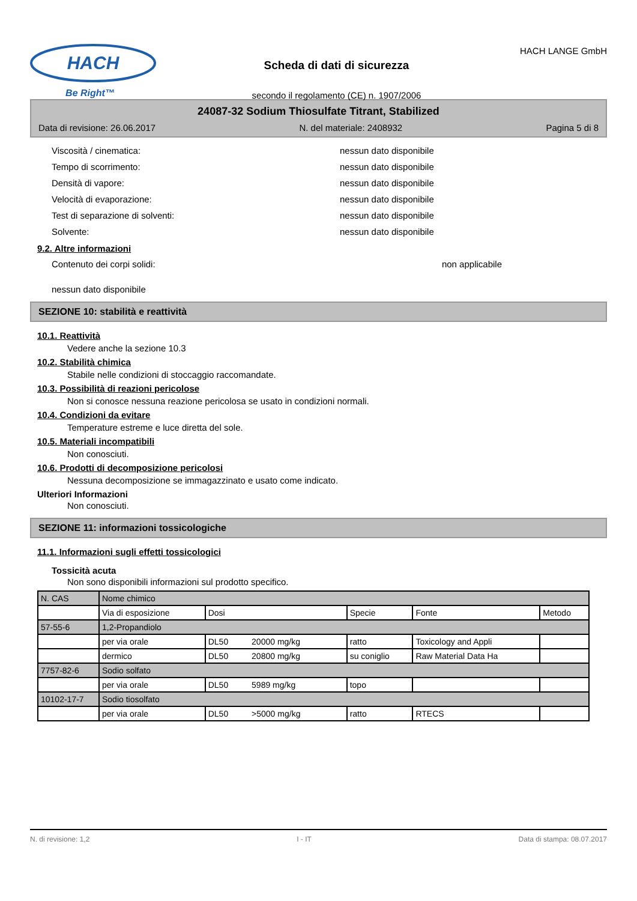HACH
Be Right™
Scheda di dati di sicurezza
secondo il regolamento (CE) n. 1907/2006
HACH LANGE GmbH
24087-32 Sodium Thiosulfate Titrant, Stabilized
Data di revisione: 26.06.2017 N. del materiale: 2408932 Pagina 5 di 8
Viscosità / cinematica: nessun dato disponibile
Tempo di scorrimento: nessun dato disponibile
Densità di vapore: nessun dato disponibile
Velocità di evaporazione: nessun dato disponibile
Test di separazione di solventi: nessun dato disponibile
Solvente: nessun dato disponibile
9.2. Altre informazioni
Contenuto dei corpi solidi: non applicabile
nessun dato disponibile
SEZIONE 10: stabilità e reattività
10.1. Reattività
Vedere anche la sezione 10.3
10.2. Stabilità chimica
Stabile nelle condizioni di stoccaggio raccomandate.
10.3. Possibilità di reazioni pericolose
Non si conosce nessuna reazione pericolosa se usato in condizioni normali.
10.4. Condizioni da evitare
Temperature estreme e luce diretta del sole.
10.5. Materiali incompatibili
Non conosciuti.
10.6. Prodotti di decomposizione pericolosi
Nessuna decomposizione se immagazzinato e usato come indicato.
Ulteriori Informazioni
Non conosciuti.
SEZIONE 11: informazioni tossicologiche
11.1. Informazioni sugli effetti tossicologici
Tossicità acuta
Non sono disponibili informazioni sul prodotto specifico.
| N. CAS | Nome chimico | | | | |
| | Via di esposizione | Dosi | Specie | Fonte | Metodo |
| 57-55-6 | 1,2-Propandiolo | | | | |
| | per via orale | DL50 20000 mg/kg | ratto | Toxicology and Appli | |
| | dermico | DL50 20800 mg/kg | su coniglio | Raw Material Data Ha | |
| 7757-82-6 | Sodio solfato | | | | |
| | per via orale | DL50 5989 mg/kg | topo | | |
| 10102-17-7 | Sodio tiosolfato | | | | |
| | per via orale | DL50 >5000 mg/kg | ratto | RTECS | |
N. di revisione: 1,2 I - IT Data di stampa: 08.07.2017